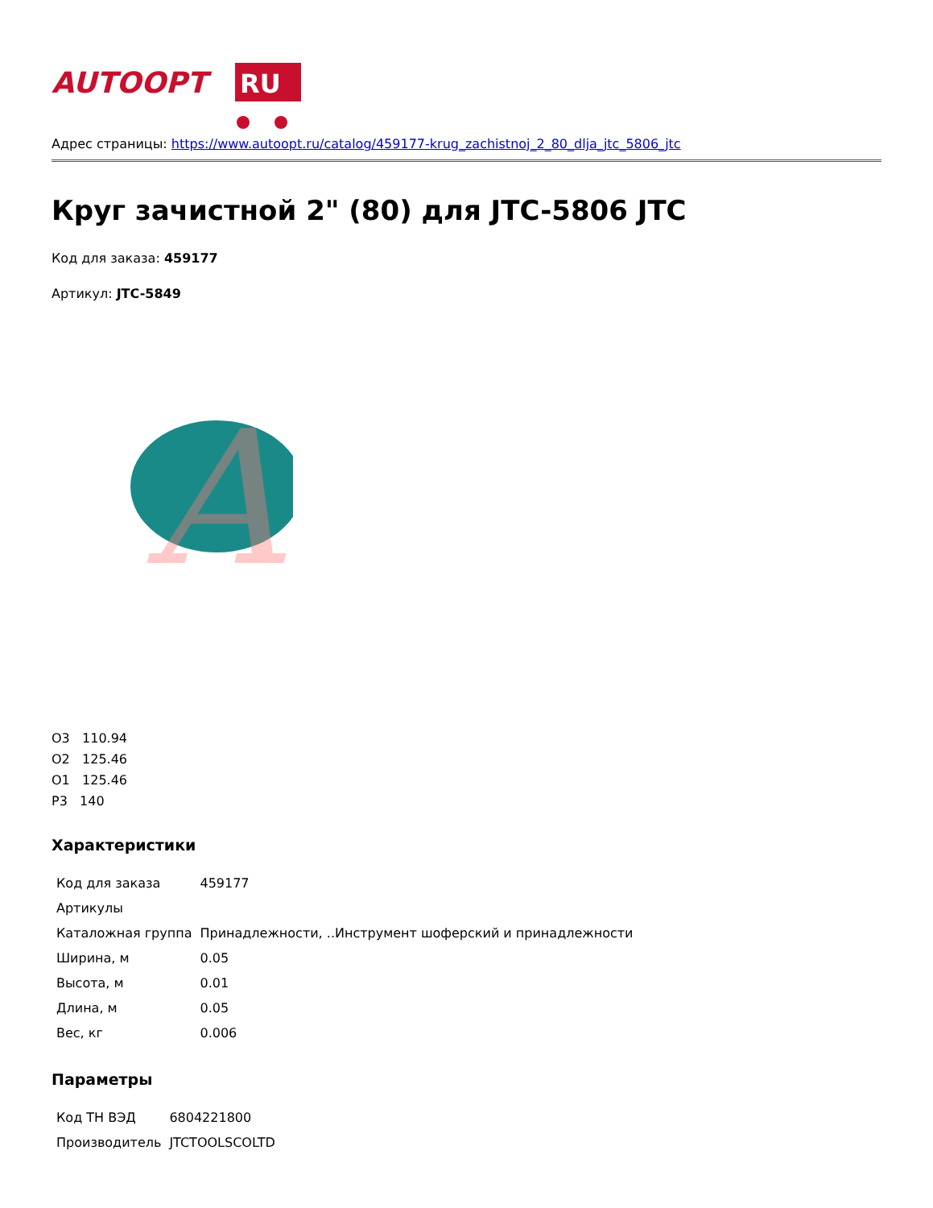AUTOOPT
RU
Адрес страницы: https://www.autoopt.ru/catalog/459177-krug_zachistnoj_2_80_dlja_jtc_5806_jtc
Круг зачистной 2" (80) для JTC-5806 JTC
Код для заказа: 459177
Артикул: JTC-5849
A
О3 110.94
О2 125.46
О1 125.46
Р3 140
Характеристики
| Код для заказа | 459177 |
| Артикулы | |
| Каталожная группа | Принадлежности, ..Инструмент шоферский и принадлежности |
| Ширина, м | 0.05 |
| Высота, м | 0.01 |
| Длина, м | 0.05 |
| Вес, кг | 0.006 |
Параметры
| Код ТН ВЭД | 6804221800 |
| Производитель | JTCTOOLSCOLTD |